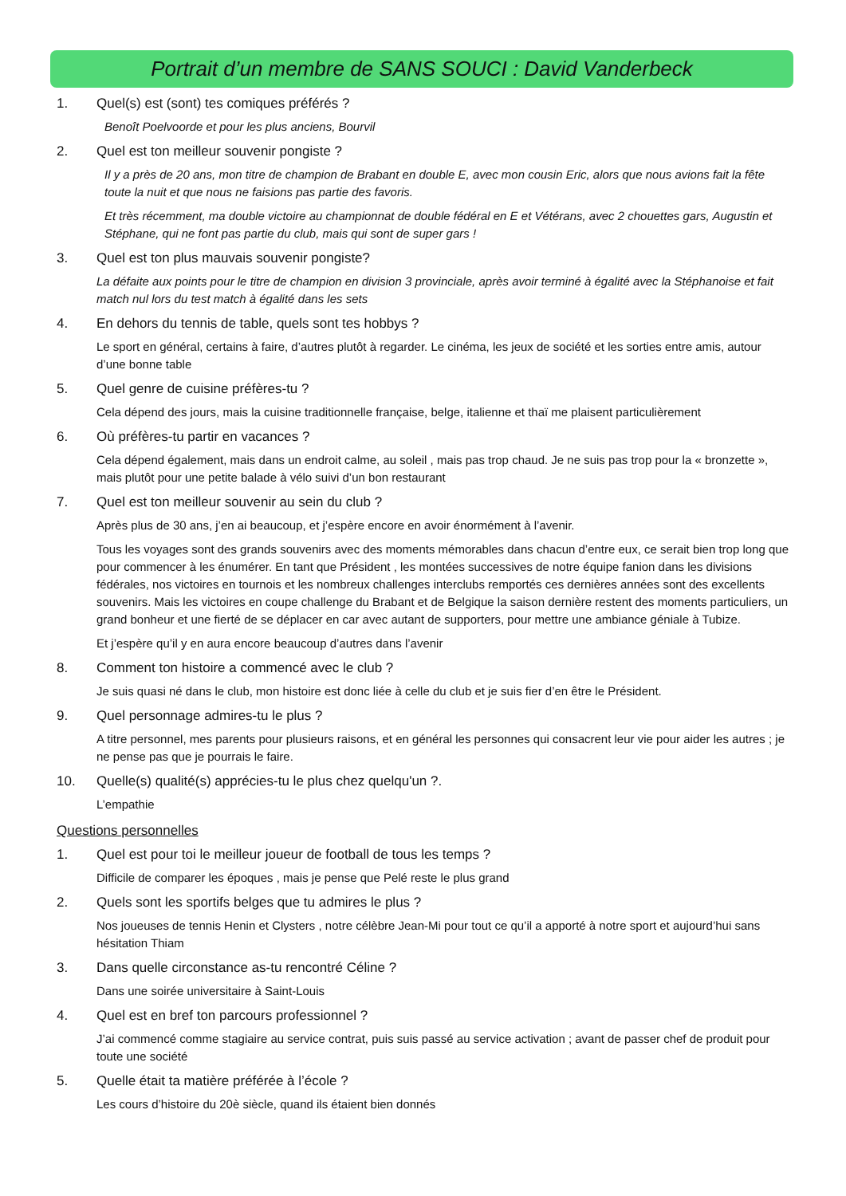Portrait d’un membre de SANS SOUCI : David Vanderbeck
1. Quel(s) est (sont) tes comiques préférés ?
Benoît Poelvoorde et pour les plus anciens, Bourvil
2. Quel est ton meilleur souvenir pongiste ?
Il y a près de 20 ans, mon titre de champion de Brabant en double E, avec mon cousin Eric, alors que nous avions fait la fête toute la nuit et que nous ne faisions pas partie des favoris.
Et très récemment, ma double victoire au championnat de double fédéral en E et Vétérans, avec 2 chouettes gars, Augustin et Stéphane, qui ne font pas partie du club, mais qui sont de super gars !
3. Quel est ton plus mauvais souvenir pongiste?
La défaite aux points pour le titre de champion en division 3 provinciale, après avoir terminé à égalité avec la Stéphanoise et fait match nul lors du test match à égalité dans les sets
4. En dehors du tennis de table, quels sont tes hobbys ?
Le sport en général, certains à faire, d’autres plutôt à regarder. Le cinéma, les jeux de société et les sorties entre amis, autour d’une bonne table
5. Quel genre de cuisine préfères-tu ?
Cela dépend des jours, mais la cuisine traditionnelle française, belge, italienne et thaï me plaisent particulièrement
6. Où préfères-tu partir en vacances ?
Cela dépend également, mais dans un endroit calme, au soleil , mais pas trop chaud. Je ne suis pas trop pour la « bronzette », mais plutôt pour une petite balade à vélo suivi d’un bon restaurant
7. Quel est ton meilleur souvenir au sein du club ?
Après plus de 30 ans, j’en ai beaucoup, et j’espère encore en avoir énormément à l’avenir.
Tous les voyages sont des grands souvenirs avec des moments mémorables dans chacun d’entre eux, ce serait bien trop long que pour commencer à les énumérer. En tant que Président , les montées successives de notre équipe fanion dans les divisions fédérales, nos victoires en tournois et les nombreux challenges interclubs remportés ces dernières années sont des excellents souvenirs. Mais les victoires en coupe challenge du Brabant et de Belgique la saison dernière restent des moments particuliers, un grand bonheur et une fierté de se déplacer en car avec autant de supporters, pour mettre une ambiance géniale à Tubize.
Et j’espère qu’il y en aura encore beaucoup d’autres dans l’avenir
8. Comment ton histoire a commencé avec le club ?
Je suis quasi né dans le club, mon histoire est donc liée à celle du club et je suis fier d’en être le Président.
9. Quel personnage admires-tu le plus ?
A titre personnel, mes parents pour plusieurs raisons, et en général les personnes qui consacrent leur vie pour aider les autres ; je ne pense pas que je pourrais le faire.
10. Quelle(s) qualité(s) apprécies-tu le plus chez quelqu'un ?.
L’empathie
Questions personnelles
1. Quel est pour toi le meilleur joueur de football de tous les temps ?
Difficile de comparer les époques , mais je pense que Pelé reste le plus grand
2. Quels sont les sportifs belges que tu admires le plus ?
Nos joueuses de tennis Henin et Clysters , notre célèbre Jean-Mi pour tout ce qu’il a apporté à notre sport et aujourd’hui sans hésitation Thiam
3. Dans quelle circonstance as-tu rencontré Céline ?
Dans une soirée universitaire à Saint-Louis
4. Quel est en bref ton parcours professionnel ?
J’ai commencé comme stagiaire au service contrat, puis suis passé au service activation ; avant de passer chef de produit pour toute une société
5. Quelle était ta matière préférée à l’école ?
Les cours d’histoire du 20è siècle, quand ils étaient bien donnés